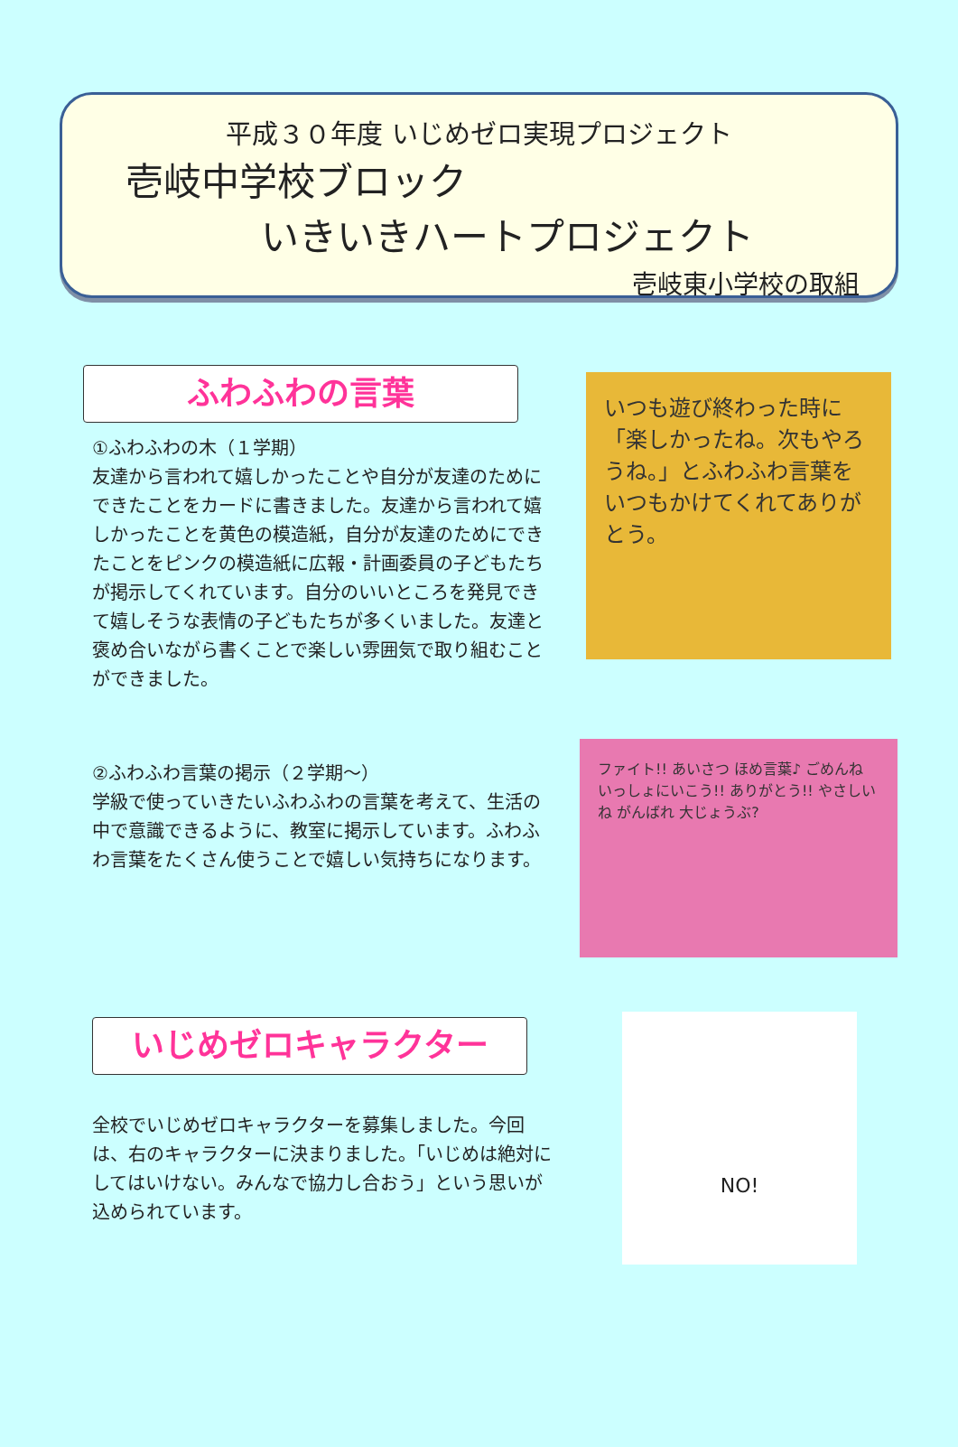平成３０年度 いじめゼロ実現プロジェクト
壱岐中学校ブロック
いきいきハートプロジェクト
壱岐東小学校の取組
ふわふわの言葉
①ふわふわの木（１学期）
友達から言われて嬉しかったことや自分が友達のためにできたことをカードに書きました。友達から言われて嬉しかったことを黄色の模造紙，自分が友達のためにできたことをピンクの模造紙に広報・計画委員の子どもたちが掲示してくれています。自分のいいところを発見できて嬉しそうな表情の子どもたちが多くいました。友達と褒め合いながら書くことで楽しい雰囲気で取り組むことができました。
いつも遊び終わった時に「楽しかったね。次もやろうね。」とふわふわ言葉をいつもかけてくれてありがとう。
②ふわふわ言葉の掲示（２学期～）
学級で使っていきたいふわふわの言葉を考えて、生活の中で意識できるように、教室に掲示しています。ふわふわ言葉をたくさん使うことで嬉しい気持ちになります。
ファイト!! あいさつ ほめ言葉♪ ごめんね いっしょにいこう!! ありがとう!! やさしいね がんばれ 大じょうぶ?
いじめゼロキャラクター
全校でいじめゼロキャラクターを募集しました。今回は、右のキャラクターに決まりました。「いじめは絶対にしてはいけない。みんなで協力し合おう」という思いが込められています。
NO!